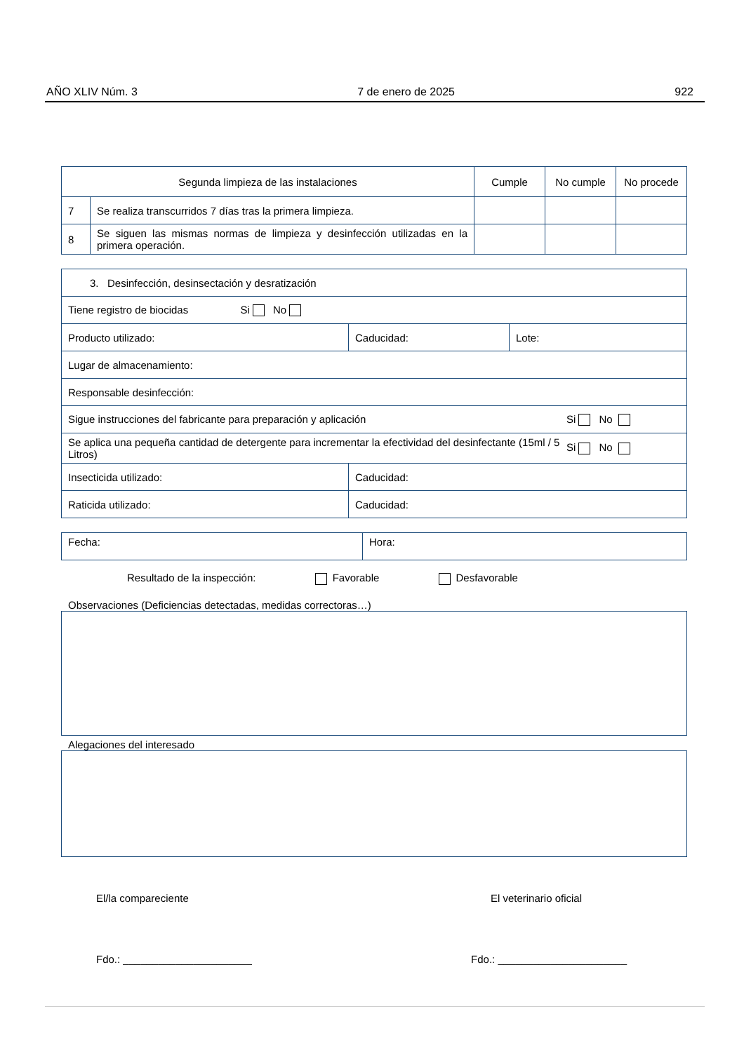AÑO XLIV Núm. 3 7 de enero de 2025 922
| Segunda limpieza de las instalaciones | | Cumple | No cumple | No procede |
| --- | --- | --- | --- | --- |
| 7 | Se realiza transcurridos 7 días tras la primera limpieza. | | | |
| 8 | Se siguen las mismas normas de limpieza y desinfección utilizadas en la primera operación. | | | |
| 3. Desinfección, desinsectación y desratización | | |
| Tiene registro de biocidas Si No | | |
| Producto utilizado: | Caducidad: | Lote: |
| Lugar de almacenamiento: | | |
| Responsable desinfección: | | |
| Sigue instrucciones del fabricante para preparación y aplicación Si No | | |
| Se aplica una pequeña cantidad de detergente para incrementar la efectividad del desinfectante (15ml / 5 Litros) Si No | | |
| Insecticida utilizado: | Caducidad: | |
| Raticida utilizado: | Caducidad: | |
| Fecha: | Hora: |
Resultado de la inspección: Favorable Desfavorable
Observaciones (Deficiencias detectadas, medidas correctoras…)
Alegaciones del interesado
El/la compareciente El veterinario oficial
Fdo.: ______________________ Fdo.: ______________________